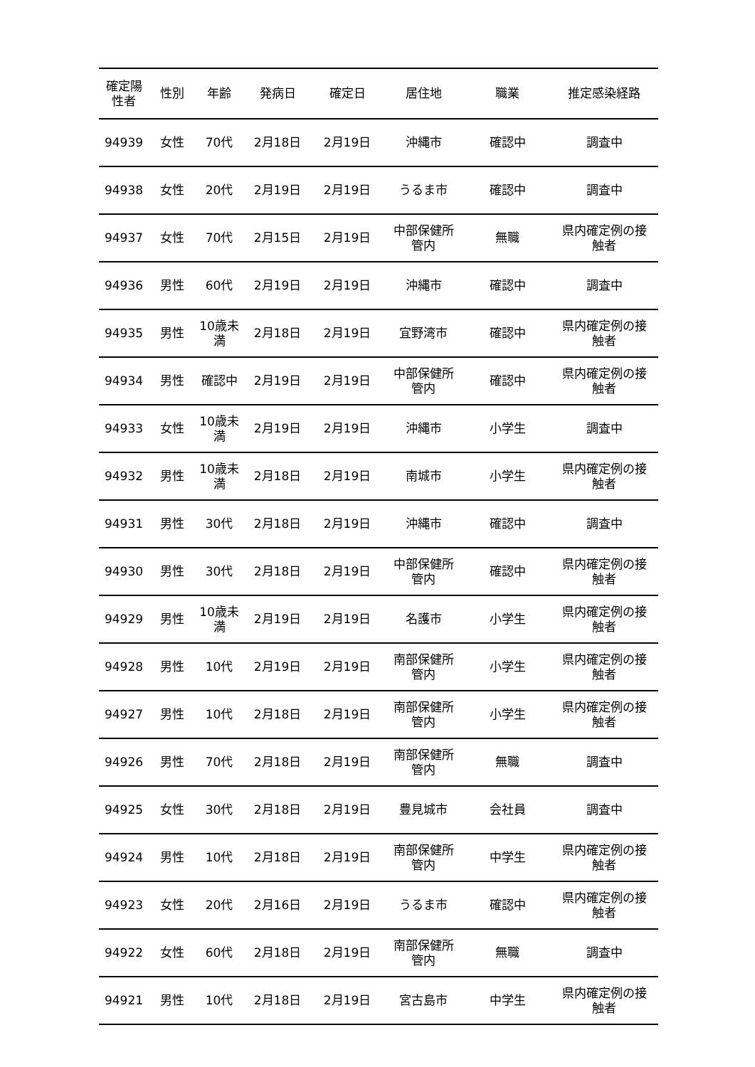| 確定陽 性者 | 性別 | 年齢 | 発病日 | 確定日 | 居住地 | 職業 | 推定感染経路 |
| --- | --- | --- | --- | --- | --- | --- | --- |
| 94939 | 女性 | 70代 | 2月18日 | 2月19日 | 沖縄市 | 確認中 | 調査中 |
| 94938 | 女性 | 20代 | 2月19日 | 2月19日 | うるま市 | 確認中 | 調査中 |
| 94937 | 女性 | 70代 | 2月15日 | 2月19日 | 中部保健所 管内 | 無職 | 県内確定例の接 触者 |
| 94936 | 男性 | 60代 | 2月19日 | 2月19日 | 沖縄市 | 確認中 | 調査中 |
| 94935 | 男性 | 10歳未 満 | 2月18日 | 2月19日 | 宜野湾市 | 確認中 | 県内確定例の接 触者 |
| 94934 | 男性 | 確認中 | 2月19日 | 2月19日 | 中部保健所 管内 | 確認中 | 県内確定例の接 触者 |
| 94933 | 女性 | 10歳未 満 | 2月19日 | 2月19日 | 沖縄市 | 小学生 | 調査中 |
| 94932 | 男性 | 10歳未 満 | 2月18日 | 2月19日 | 南城市 | 小学生 | 県内確定例の接 触者 |
| 94931 | 男性 | 30代 | 2月18日 | 2月19日 | 沖縄市 | 確認中 | 調査中 |
| 94930 | 男性 | 30代 | 2月18日 | 2月19日 | 中部保健所 管内 | 確認中 | 県内確定例の接 触者 |
| 94929 | 男性 | 10歳未 満 | 2月19日 | 2月19日 | 名護市 | 小学生 | 県内確定例の接 触者 |
| 94928 | 男性 | 10代 | 2月19日 | 2月19日 | 南部保健所 管内 | 小学生 | 県内確定例の接 触者 |
| 94927 | 男性 | 10代 | 2月18日 | 2月19日 | 南部保健所 管内 | 小学生 | 県内確定例の接 触者 |
| 94926 | 男性 | 70代 | 2月18日 | 2月19日 | 南部保健所 管内 | 無職 | 調査中 |
| 94925 | 女性 | 30代 | 2月18日 | 2月19日 | 豊見城市 | 会社員 | 調査中 |
| 94924 | 男性 | 10代 | 2月18日 | 2月19日 | 南部保健所 管内 | 中学生 | 県内確定例の接 触者 |
| 94923 | 女性 | 20代 | 2月16日 | 2月19日 | うるま市 | 確認中 | 県内確定例の接 触者 |
| 94922 | 女性 | 60代 | 2月18日 | 2月19日 | 南部保健所 管内 | 無職 | 調査中 |
| 94921 | 男性 | 10代 | 2月18日 | 2月19日 | 宮古島市 | 中学生 | 県内確定例の接 触者 |